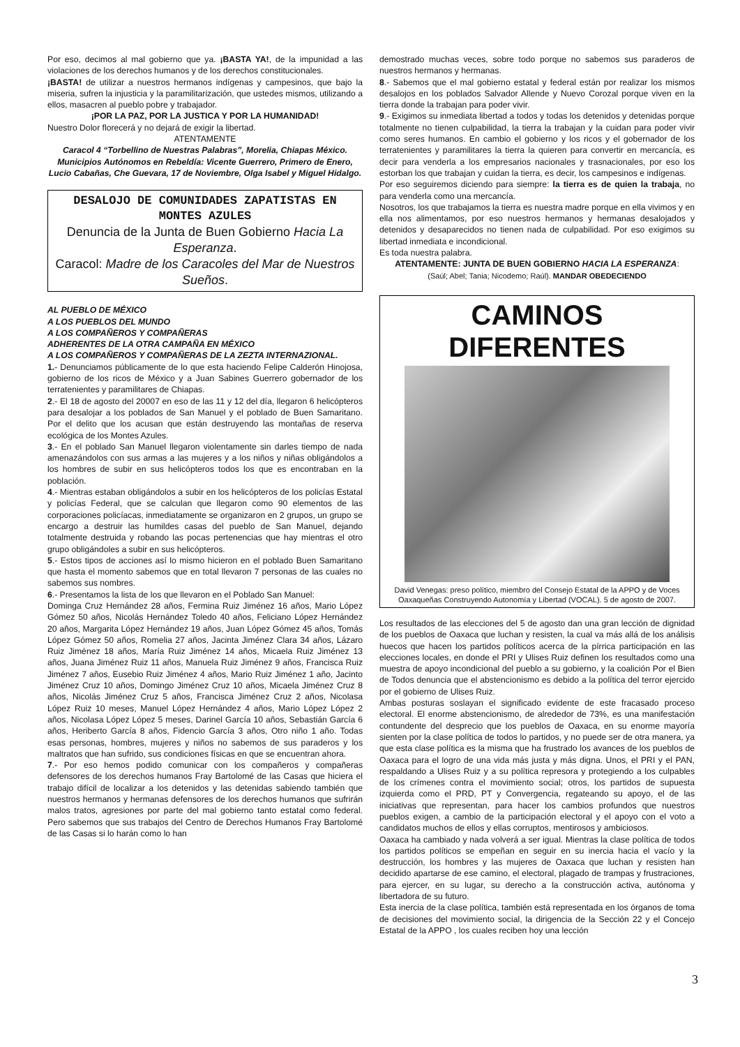Por eso, decimos al mal gobierno que ya. ¡BASTA YA!, de la impunidad a las violaciones de los derechos humanos y de los derechos constitucionales.
¡BASTA! de utilizar a nuestros hermanos indígenas y campesinos, que bajo la miseria, sufren la injusticia y la paramilitarización, que ustedes mismos, utilizando a ellos, masacren al pueblo pobre y trabajador.
¡POR LA PAZ, POR LA JUSTICA Y POR LA HUMANIDAD!
Nuestro Dolor florecerá y no dejará de exigir la libertad.
ATENTAMENTE
Caracol 4 “Torbellino de Nuestras Palabras”, Morelia, Chiapas México. Municipios Autónomos en Rebeldía: Vicente Guerrero, Primero de Enero, Lucio Cabañas, Che Guevara, 17 de Noviembre, Olga Isabel y Miguel Hidalgo.
DESALOJO DE COMUNIDADES ZAPATISTAS EN MONTES AZULES
Denuncia de la Junta de Buen Gobierno Hacia La Esperanza.
Caracol: Madre de los Caracoles del Mar de Nuestros Sueños.
AL PUEBLO DE MÉXICO
A LOS PUEBLOS DEL MUNDO
A LOS COMPAÑEROS Y COMPAÑERAS
ADHERENTES DE LA OTRA CAMPAÑA EN MÉXICO
A LOS COMPAÑEROS Y COMPAÑERAS DE LA ZEZTA INTERNAZIONAL.
1.- Denunciamos públicamente de lo que esta haciendo Felipe Calderón Hinojosa, gobierno de los ricos de México y a Juan Sabines Guerrero gobernador de los terratenientes y paramilitares de Chiapas.
2.- El 18 de agosto del 20007 en eso de las 11 y 12 del día, llegaron 6 helicópteros para desalojar a los poblados de San Manuel y el poblado de Buen Samaritano. Por el delito que los acusan que están destruyendo las montañas de reserva ecológica de los Montes Azules.
3.- En el poblado San Manuel llegaron violentamente sin darles tiempo de nada amenazándolos con sus armas a las mujeres y a los niños y niñas obligándolos a los hombres de subir en sus helicópteros todos los que es encontraban en la población.
4.- Mientras estaban obligándolos a subir en los helicópteros de los policías Estatal y policías Federal, que se calculan que llegaron como 90 elementos de las corporaciones policíacas, inmediatamente se organizaron en 2 grupos, un grupo se encargo a destruir las humildes casas del pueblo de San Manuel, dejando totalmente destruida y robando las pocas pertenencias que hay mientras el otro grupo obligándoles a subir en sus helicópteros.
5.- Estos tipos de acciones así lo mismo hicieron en el poblado Buen Samaritano que hasta el momento sabemos que en total llevaron 7 personas de las cuales no sabemos sus nombres.
6.- Presentamos la lista de los que llevaron en el Poblado San Manuel:
Dominga Cruz Hernández 28 años, Fermina Ruiz Jiménez 16 años, Mario López Gómez 50 años, Nicolás Hernández Toledo 40 años, Feliciano López Hernández 20 años, Margarita López Hernández 19 años, Juan López Gómez 45 años, Tomás López Gómez 50 años, Romelia 27 años, Jacinta Jiménez Clara 34 años, Lázaro Ruiz Jiménez 18 años, María Ruiz Jiménez 14 años, Micaela Ruiz Jiménez 13 años, Juana Jiménez Ruiz 11 años, Manuela Ruiz Jiménez 9 años, Francisca Ruiz Jiménez 7 años, Eusebio Ruiz Jiménez 4 años, Mario Ruiz Jiménez 1 año, Jacinto Jiménez Cruz 10 años, Domingo Jiménez Cruz 10 años, Micaela Jiménez Cruz 8 años, Nicolás Jiménez Cruz 5 años, Francisca Jiménez Cruz 2 años, Nicolasa López Ruiz 10 meses, Manuel López Hernández 4 años, Mario López López 2 años, Nicolasa López López 5 meses, Darinel García 10 años, Sebastián García 6 años, Heriberto García 8 años, Fidencio García 3 años, Otro niño 1 año. Todas esas personas, hombres, mujeres y niños no sabemos de sus paraderos y los maltratos que han sufrido, sus condiciones físicas en que se encuentran ahora.
7.- Por eso hemos podido comunicar con los compañeros y compañeras defensores de los derechos humanos Fray Bartolomé de las Casas que hiciera el trabajo difícil de localizar a los detenidos y las detenidas sabiendo también que nuestros hermanos y hermanas defensores de los derechos humanos que sufrirán malos tratos, agresiones por parte del mal gobierno tanto estatal como federal. Pero sabemos que sus trabajos del Centro de Derechos Humanos Fray Bartolomé de las Casas si lo harán como lo han
demostrado muchas veces, sobre todo porque no sabemos sus paraderos de nuestros hermanos y hermanas.
8.- Sabemos que el mal gobierno estatal y federal están por realizar los mismos desalojos en los poblados Salvador Allende y Nuevo Corozal porque viven en la tierra donde la trabajan para poder vivir.
9.- Exigimos su inmediata libertad a todos y todas los detenidos y detenidas porque totalmente no tienen culpabilidad, la tierra la trabajan y la cuidan para poder vivir como seres humanos. En cambio el gobierno y los ricos y el gobernador de los terratenientes y paramilitares la tierra la quieren para convertir en mercancía, es decir para venderla a los empresarios nacionales y trasnacionales, por eso los estorban los que trabajan y cuidan la tierra, es decir, los campesinos e indígenas.
Por eso seguiremos diciendo para siempre: la tierra es de quien la trabaja, no para venderla como una mercancía.
Nosotros, los que trabajamos la tierra es nuestra madre porque en ella vivimos y en ella nos alimentamos, por eso nuestros hermanos y hermanas desalojados y detenidos y desaparecidos no tienen nada de culpabilidad. Por eso exigimos su libertad inmediata e incondicional.
Es toda nuestra palabra.
ATENTAMENTE: JUNTA DE BUEN GOBIERNO HACIA LA ESPERANZA:
(Saúl; Abel; Tania; Nicodemo; Raúl). MANDAR OBEDECIENDO
CAMINOS DIFERENTES
David Venegas: preso político, miembro del Consejo Estatal de la APPO y de Voces Oaxaqueñas Construyendo Autonomía y Libertad (VOCAL). 5 de agosto de 2007.
Los resultados de las elecciones del 5 de agosto dan una gran lección de dignidad de los pueblos de Oaxaca que luchan y resisten, la cual va más allá de los análisis huecos que hacen los partidos políticos acerca de la pírrica participación en las elecciones locales, en donde el PRI y Ulises Ruiz definen los resultados como una muestra de apoyo incondicional del pueblo a su gobierno, y la coalición Por el Bien de Todos denuncia que el abstencionismo es debido a la política del terror ejercido por el gobierno de Ulises Ruiz.
Ambas posturas soslayan el significado evidente de este fracasado proceso electoral. El enorme abstencionismo, de alrededor de 73%, es una manifestación contundente del desprecio que los pueblos de Oaxaca, en su enorme mayoría sienten por la clase política de todos lo partidos, y no puede ser de otra manera, ya que esta clase política es la misma que ha frustrado los avances de los pueblos de Oaxaca para el logro de una vida más justa y más digna. Unos, el PRI y el PAN, respaldando a Ulises Ruiz y a su política represora y protegiendo a los culpables de los crímenes contra el movimiento social; otros, los partidos de supuesta izquierda como el PRD, PT y Convergencia, regateando su apoyo, el de las iniciativas que representan, para hacer los cambios profundos que nuestros pueblos exigen, a cambio de la participación electoral y el apoyo con el voto a candidatos muchos de ellos y ellas corruptos, mentirosos y ambiciosos.
Oaxaca ha cambiado y nada volverá a ser igual. Mientras la clase política de todos los partidos políticos se empeñan en seguir en su inercia hacia el vacío y la destrucción, los hombres y las mujeres de Oaxaca que luchan y resisten han decidido apartarse de ese camino, el electoral, plagado de trampas y frustraciones, para ejercer, en su lugar, su derecho a la construcción activa, autónoma y libertadora de su futuro.
Esta inercia de la clase política, también está representada en los órganos de toma de decisiones del movimiento social, la dirigencia de la Sección 22 y el Concejo Estatal de la APPO , los cuales reciben hoy una lección
3